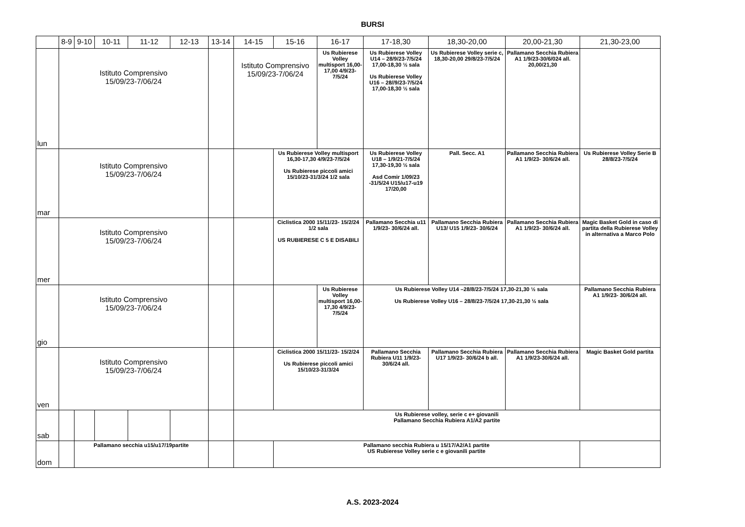BURSI
| | 8-9 | 9-10 | 10-11 | 11-12 | 12-13 | 13-14 | 14-15 | 15-16 | 16-17 | 17-18,30 | 18,30-20,00 | 20,00-21,30 | 21,30-23,00 |
| --- | --- | --- | --- | --- | --- | --- | --- | --- | --- | --- | --- | --- | --- |
| lun | Istituto Comprensivo 15/09/23-7/06/24 | | | | | | Istituto Comprensivo 15/09/23-7/06/24 | | Us Rubierese Volley multisport 16,00-17,00 4/9/23-7/5/24 | Us Rubierese Volley U14 – 28/9/23-7/5/24 17,00-18,30 ½ sala Us Rubierese Volley U16 – 28//9/23-7/5/24 17,00-18,30 ½ sala | Us Rubierese Volley serie c, 18,30-20,00 29/8/23-7/5/24 | Pallamano Secchia Rubiera A1 1/9/23-30/6/024 all. 20,00/21,30 | |
| mar | Istituto Comprensivo 15/09/23-7/06/24 | | | | | | | Us Rubierese Volley multisport 16,30-17,30 4/9/23-7/5/24 Us Rubierese piccoli amici 15/10/23-31/3/24 1/2 sala | | Us Rubierese Volley U18 – 1/9/21-7/5/24 17,30-19,30 ½ sala Asd Comir 1/09/23 -31/5/24 U15/u17-u19 17/20,00 | Pall. Secc. A1 | Pallamano Secchia Rubiera A1 1/9/23- 30/6/24 all. | Us Rubierese Volley Serie B 28/8/23-7/5/24 |
| mer | Istituto Comprensivo 15/09/23-7/06/24 | | | | | | | Ciclistica 2000 15/11/23- 15/2/24 1/2 sala US RUBIERESE C 5 E DISABILI | | Pallamano Secchia u11 1/9/23- 30/6/24 all. | Pallamano Secchia Rubiera U13/ U15 1/9/23- 30/6/24 | Pallamano Secchia Rubiera A1 1/9/23- 30/6/24 all. | Magic Basket Gold in caso di partita della Rubierese Volley in alternativa a Marco Polo |
| gio | Istituto Comprensivo 15/09/23-7/06/24 | | | | | | | | Us Rubierese Volley multisport 16,00-17,30 4/9/23-7/5/24 | Us Rubierese Volley U14 –28/8/23-7/5/24 17,30-21,30 ½ sala Us Rubierese Volley U16 – 28/8/23-7/5/24 17,30-21,30 ½ sala | | | Pallamano Secchia Rubiera A1 1/9/23- 30/6/24 all. |
| ven | Istituto Comprensivo 15/09/23-7/06/24 | | | | | | | Ciclistica 2000 15/11/23- 15/2/24 Us Rubierese piccoli amici 15/10/23-31/3/24 | | Pallamano Secchia Rubiera U11 1/9/23- 30/6/24 all. | Pallamano Secchia Rubiera U17 1/9/23- 30/6/24 b all. | Pallamano Secchia Rubiera A1 1/9/23-30/6/24 all. | Magic Basket Gold partita |
| sab | | | | | | | Us Rubierese volley, serie c e+ giovanili Pallamano Secchia Rubiera A1/A2 partite | | | | | | |
| dom | | Pallamano secchia u15/u17/19partite | | | | | | Pallamano secchia Rubiera u 15/17/A2/A1 partite US Rubierese Volley serie c e giovanili partite | | | | | |
A.S. 2023-2024